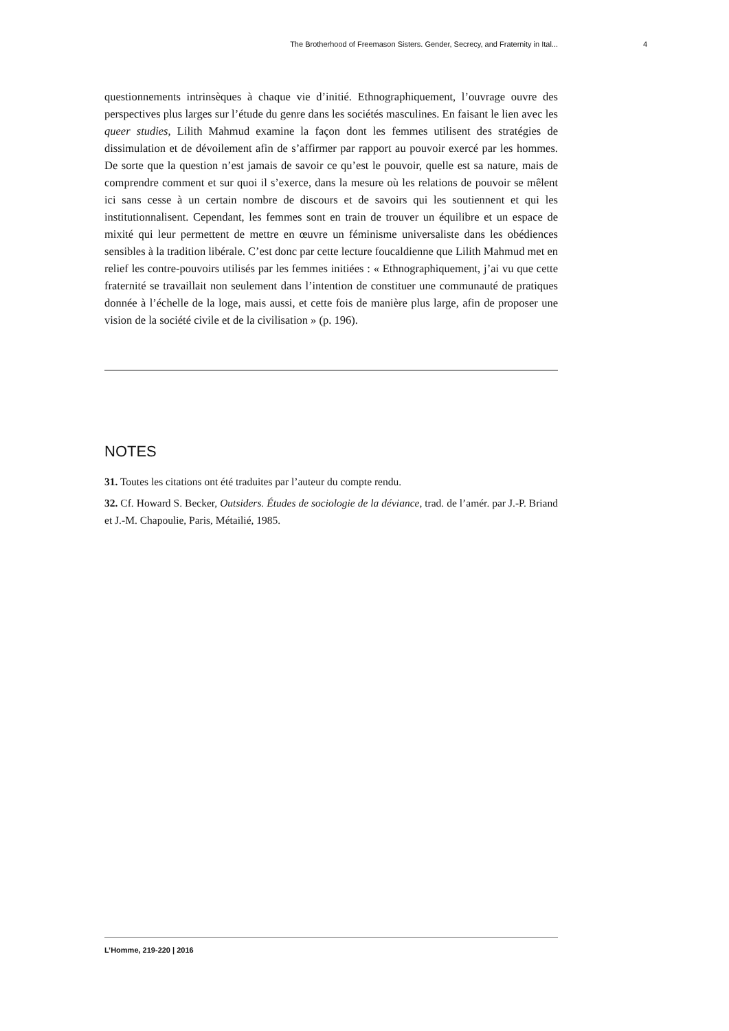The Brotherhood of Freemason Sisters. Gender, Secrecy, and Fraternity in Ital... 4
questionnements intrinsèques à chaque vie d’initié. Ethnographiquement, l’ouvrage ouvre des perspectives plus larges sur l’étude du genre dans les sociétés masculines. En faisant le lien avec les queer studies, Lilith Mahmud examine la façon dont les femmes utilisent des stratégies de dissimulation et de dévoilement afin de s’affirmer par rapport au pouvoir exercé par les hommes. De sorte que la question n’est jamais de savoir ce qu’est le pouvoir, quelle est sa nature, mais de comprendre comment et sur quoi il s’exerce, dans la mesure où les relations de pouvoir se mêlent ici sans cesse à un certain nombre de discours et de savoirs qui les soutiennent et qui les institutionnalisent. Cependant, les femmes sont en train de trouver un équilibre et un espace de mixité qui leur permettent de mettre en œuvre un féminisme universaliste dans les obédiences sensibles à la tradition libérale. C’est donc par cette lecture foucaldienne que Lilith Mahmud met en relief les contre-pouvoirs utilisés par les femmes initiées : « Ethnographiquement, j’ai vu que cette fraternité se travaillait non seulement dans l’intention de constituer une communauté de pratiques donnée à l’échelle de la loge, mais aussi, et cette fois de manière plus large, afin de proposer une vision de la société civile et de la civilisation » (p. 196).
NOTES
31. Toutes les citations ont été traduites par l’auteur du compte rendu.
32. Cf. Howard S. Becker, Outsiders. Études de sociologie de la déviance, trad. de l’amér. par J.-P. Briand et J.-M. Chapoulie, Paris, Métailié, 1985.
L’Homme, 219-220 | 2016